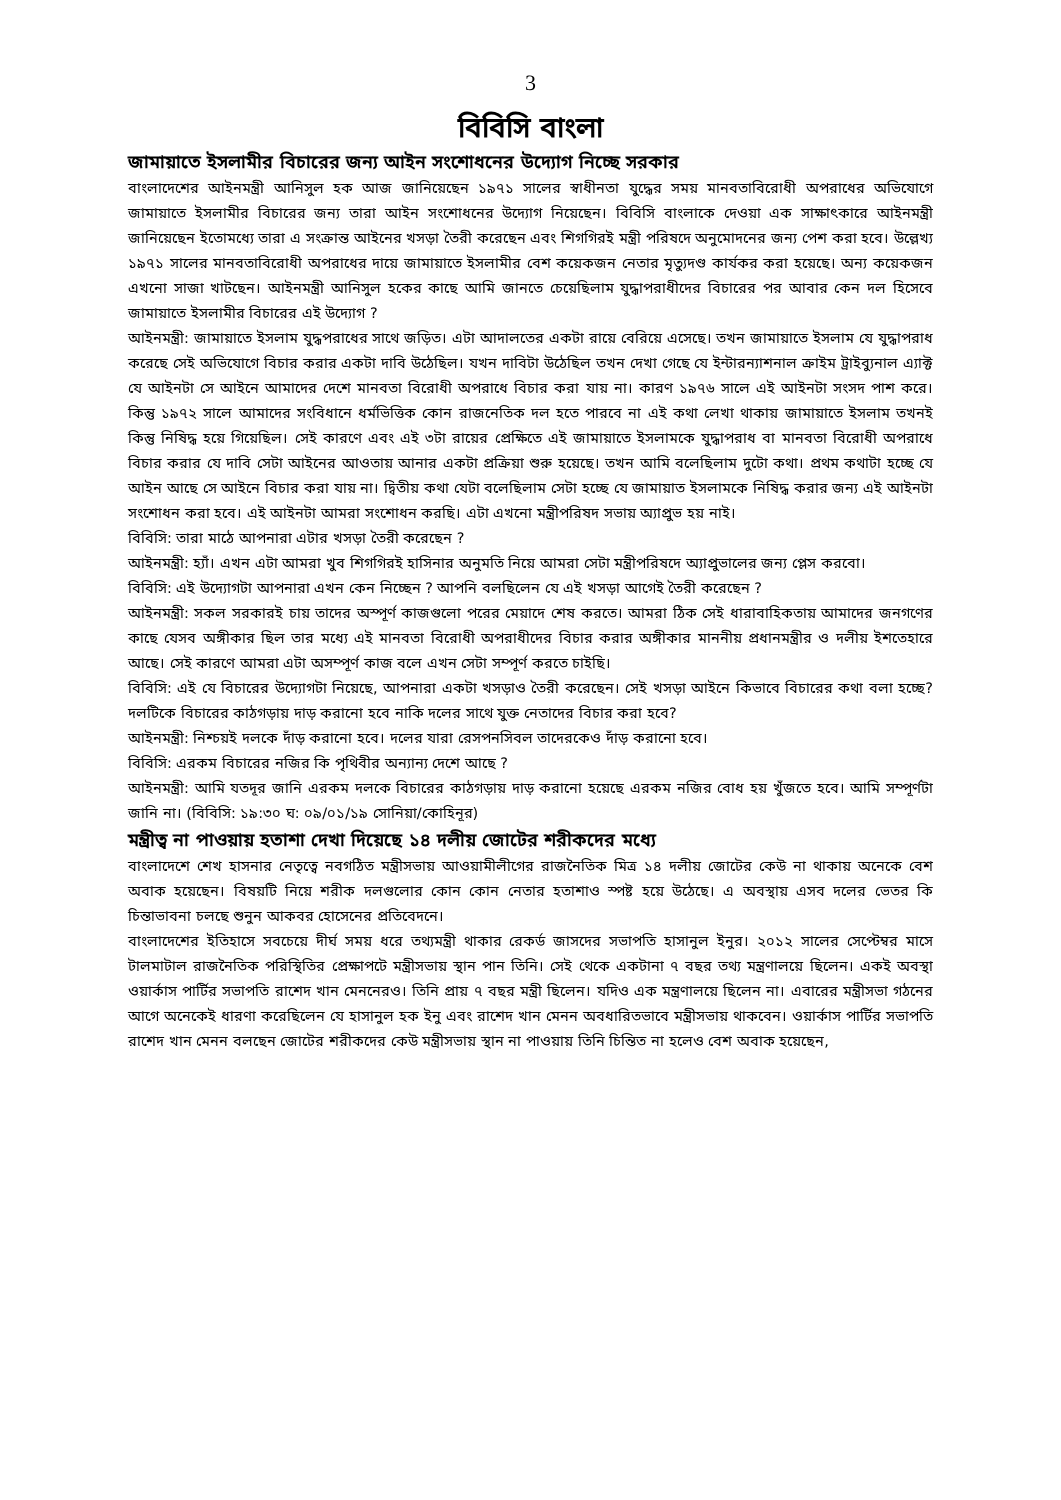3
বিবিসি বাংলা
জামায়াতে ইসলামীর বিচারের জন্য আইন সংশোধনের উদ্যোগ নিচ্ছে সরকার
বাংলাদেশের আইনমন্ত্রী আনিসুল হক আজ জানিয়েছেন ১৯৭১ সালের স্বাধীনতা যুদ্ধের সময় মানবতাবিরোধী অপরাধের অভিযোগে জামায়াতে ইসলামীর বিচারের জন্য তারা আইন সংশোধনের উদ্যোগ নিয়েছেন। বিবিসি বাংলাকে দেওয়া এক সাক্ষাৎকারে আইনমন্ত্রী জানিয়েছেন ইতোমধ্যে তারা এ সংক্রান্ত আইনের খসড়া তৈরী করেছেন এবং শিগগিরই মন্ত্রী পরিষদে অনুমোদনের জন্য পেশ করা হবে। উল্লেখ্য ১৯৭১ সালের মানবতাবিরোধী অপরাধের দায়ে জামায়াতে ইসলামীর বেশ কয়েকজন নেতার মৃত্যুদণ্ড কার্যকর করা হয়েছে। অন্য কয়েকজন এখনো সাজা খাটছেন। আইনমন্ত্রী আনিসুল হকের কাছে আমি জানতে চেয়েছিলাম যুদ্ধাপরাধীদের বিচারের পর আবার কেন দল হিসেবে জামায়াতে ইসলামীর বিচারের এই উদ্যোগ ?
আইনমন্ত্রী: জামায়াতে ইসলাম যুদ্ধপরাধের সাথে জড়িত। এটা আদালতের একটা রায়ে বেরিয়ে এসেছে। তখন জামায়াতে ইসলাম যে যুদ্ধাপরাধ করেছে সেই অভিযোগে বিচার করার একটা দাবি উঠেছিল। যখন দাবিটা উঠেছিল তখন দেখা গেছে যে ইন্টারন্যাশনাল ক্রাইম ট্রাইব্যুনাল এ্যাক্ট যে আইনটা সে আইনে আমাদের দেশে মানবতা বিরোধী অপরাধে বিচার করা যায় না। কারণ ১৯৭৬ সালে এই আইনটা সংসদ পাশ করে। কিন্তু ১৯৭২ সালে আমাদের সংবিধানে ধর্মভিত্তিক কোন রাজনেতিক দল হতে পারবে না এই কথা লেখা থাকায় জামায়াতে ইসলাম তখনই কিন্তু নিষিদ্ধ হয়ে গিয়েছিল। সেই কারণে এবং এই ৩টা রায়ের প্রেক্ষিতে এই জামায়াতে ইসলামকে যুদ্ধাপরাধ বা মানবতা বিরোধী অপরাধে বিচার করার যে দাবি সেটা আইনের আওতায় আনার একটা প্রক্রিয়া শুরু হয়েছে। তখন আমি বলেছিলাম দুটো কথা। প্রথম কথাটা হচ্ছে যে আইন আছে সে আইনে বিচার করা যায় না। দ্বিতীয় কথা যেটা বলেছিলাম সেটা হচ্ছে যে জামায়াত ইসলামকে নিষিদ্ধ করার জন্য এই আইনটা সংশোধন করা হবে। এই আইনটা আমরা সংশোধন করছি। এটা এখনো মন্ত্রীপরিষদ সভায় অ্যাপ্রুভ হয় নাই।
বিবিসি: তারা মাঠে আপনারা এটার খসড়া তৈরী করেছেন ?
আইনমন্ত্রী: হ্যাঁ। এখন এটা আমরা খুব শিগগিরই হাসিনার অনুমতি নিয়ে আমরা সেটা মন্ত্রীপরিষদে অ্যাপ্রুভালের জন্য প্লেস করবো।
বিবিসি: এই উদ্যোগটা আপনারা এখন কেন নিচ্ছেন ? আপনি বলছিলেন যে এই খসড়া আগেই তৈরী করেছেন ?
আইনমন্ত্রী: সকল সরকারই চায় তাদের অস্পূর্ণ কাজগুলো পরের মেয়াদে শেষ করতে। আমরা ঠিক সেই ধারাবাহিকতায় আমাদের জনগণের কাছে যেসব অঙ্গীকার ছিল তার মধ্যে এই মানবতা বিরোধী অপরাধীদের বিচার করার অঙ্গীকার মাননীয় প্রধানমন্ত্রীর ও দলীয় ইশতেহারে আছে। সেই কারণে আমরা এটা অসম্পূর্ণ কাজ বলে এখন সেটা সম্পূর্ণ করতে চাইছি।
বিবিসি: এই যে বিচারের উদ্যোগটা নিয়েছে, আপনারা একটা খসড়াও তৈরী করেছেন। সেই খসড়া আইনে কিভাবে বিচারের কথা বলা হচ্ছে? দলটিকে বিচারের কাঠগড়ায় দাড় করানো হবে নাকি দলের সাথে যুক্ত নেতাদের বিচার করা হবে?
আইনমন্ত্রী: নিশ্চয়ই দলকে দাঁড় করানো হবে। দলের যারা রেসপনসিবল তাদেরকেও দাঁড় করানো হবে।
বিবিসি: এরকম বিচারের নজির কি পৃথিবীর অন্যান্য দেশে আছে ?
আইনমন্ত্রী: আমি যতদূর জানি এরকম দলকে বিচারের কাঠগড়ায় দাড় করানো হয়েছে এরকম নজির বোধ হয় খুঁজতে হবে। আমি সম্পূর্ণটা জানি না। (বিবিসি: ১৯:৩০ ঘ: ০৯/০১/১৯ সোনিয়া/কোহিনূর)
মন্ত্রীত্ব না পাওয়ায় হতাশা দেখা দিয়েছে ১৪ দলীয় জোটের শরীকদের মধ্যে
বাংলাদেশে শেখ হাসনার নেতৃত্বে নবগঠিত মন্ত্রীসভায় আওয়ামীলীগের রাজনৈতিক মিত্র ১৪ দলীয় জোটের কেউ না থাকায় অনেকে বেশ অবাক হয়েছেন। বিষয়টি নিয়ে শরীক দলগুলোর কোন কোন নেতার হতাশাও স্পষ্ট হয়ে উঠেছে। এ অবস্থায় এসব দলের ভেতর কি চিন্তাভাবনা চলছে শুনুন আকবর হোসেনের প্রতিবেদনে।
বাংলাদেশের ইতিহাসে সবচেয়ে দীর্ঘ সময় ধরে তথ্যমন্ত্রী থাকার রেকর্ড জাসদের সভাপতি হাসানুল ইনুর। ২০১২ সালের সেপ্টেম্বর মাসে টালমাটাল রাজনৈতিক পরিস্থিতির প্রেক্ষাপটে মন্ত্রীসভায় স্থান পান তিনি। সেই থেকে একটানা ৭ বছর তথ্য মন্ত্রণালয়ে ছিলেন। একই অবস্থা ওয়ার্কাস পার্টির সভাপতি রাশেদ খান মেননেরও। তিনি প্রায় ৭ বছর মন্ত্রী ছিলেন। যদিও এক মন্ত্রণালয়ে ছিলেন না। এবারের মন্ত্রীসভা গঠনের আগে অনেকেই ধারণা করেছিলেন যে হাসানুল হক ইনু এবং রাশেদ খান মেনন অবধারিতভাবে মন্ত্রীসভায় থাকবেন। ওয়ার্কাস পার্টির সভাপতি রাশেদ খান মেনন বলছেন জোটের শরীকদের কেউ মন্ত্রীসভায় স্থান না পাওয়ায় তিনি চিন্তিত না হলেও বেশ অবাক হয়েছেন,